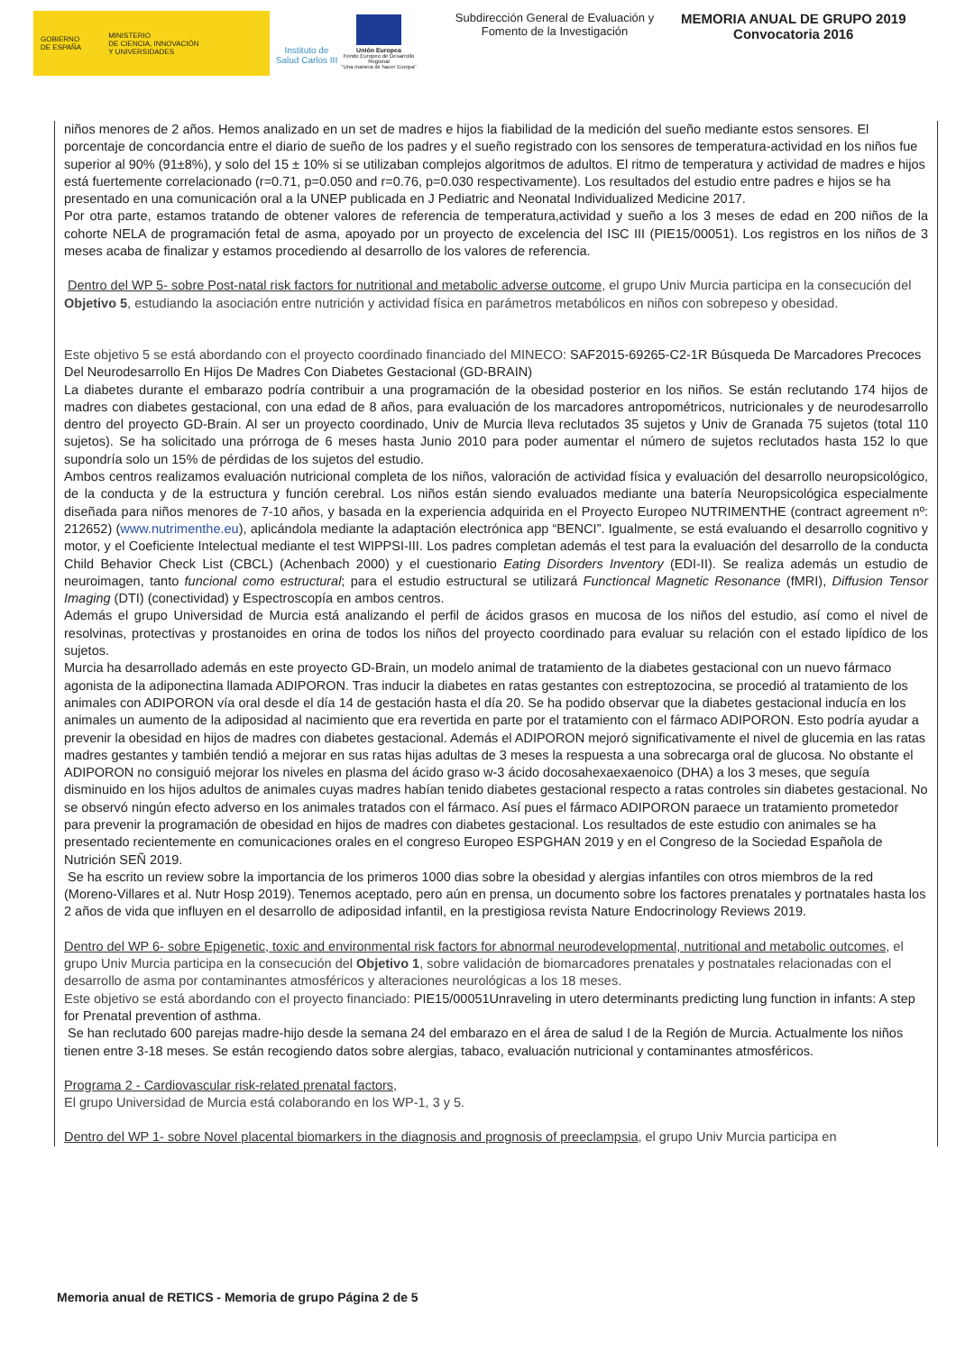GOBIERNO
DE ESPAÑA
MINISTERIO
DE CIENCIA, INNOVACIÓN
Y UNIVERSIDADES
Instituto de Salud Carlos III
Unión Europea
Fondo Europeo de Desarrollo Regional
"Una manera de hacer Europa"
Subdirección General de Evaluación y Fomento de la Investigación
MEMORIA ANUAL DE GRUPO 2019
Convocatoria 2016
niños menores de 2 años. Hemos analizado en un set de madres e hijos la fiabilidad de la medición del sueño mediante estos sensores. El porcentaje de concordancia entre el diario de sueño de los padres y el sueño registrado con los sensores de temperatura-actividad en los niños fue superior al 90% (91±8%), y solo del 15 ± 10% si se utilizaban complejos algoritmos de adultos. El ritmo de temperatura y actividad de madres e hijos está fuertemente correlacionado (r=0.71, p=0.050 and r=0.76, p=0.030 respectivamente). Los resultados del estudio entre padres e hijos se ha presentado en una comunicación oral a la UNEP publicada en J Pediatric and Neonatal Individualized Medicine 2017.
Por otra parte, estamos tratando de obtener valores de referencia de temperatura,actividad y sueño a los 3 meses de edad en 200 niños de la cohorte NELA de programación fetal de asma, apoyado por un proyecto de excelencia del ISC III (PIE15/00051). Los registros en los niños de 3 meses acaba de finalizar y estamos procediendo al desarrollo de los valores de referencia.
Dentro del WP 5- sobre Post-natal risk factors for nutritional and metabolic adverse outcome, el grupo Univ Murcia participa en la consecución del Objetivo 5, estudiando la asociación entre nutrición y actividad física en parámetros metabólicos en niños con sobrepeso y obesidad.
Este objetivo 5 se está abordando con el proyecto coordinado financiado del MINECO: SAF2015-69265-C2-1R Búsqueda De Marcadores Precoces Del Neurodesarrollo En Hijos De Madres Con Diabetes Gestacional (GD-BRAIN)
La diabetes durante el embarazo podría contribuir a una programación de la obesidad posterior en los niños. Se están reclutando 174 hijos de madres con diabetes gestacional, con una edad de 8 años, para evaluación de los marcadores antropométricos, nutricionales y de neurodesarrollo dentro del proyecto GD-Brain. Al ser un proyecto coordinado, Univ de Murcia lleva reclutados 35 sujetos y Univ de Granada 75 sujetos (total 110 sujetos). Se ha solicitado una prórroga de 6 meses hasta Junio 2010 para poder aumentar el número de sujetos reclutados hasta 152 lo que supondría solo un 15% de pérdidas de los sujetos del estudio.
Ambos centros realizamos evaluación nutricional completa de los niños, valoración de actividad física y evaluación del desarrollo neuropsicológico, de la conducta y de la estructura y función cerebral. Los niños están siendo evaluados mediante una batería Neuropsicológica especialmente diseñada para niños menores de 7-10 años, y basada en la experiencia adquirida en el Proyecto Europeo NUTRIMENTHE (contract agreement nº: 212652) (www.nutrimenthe.eu), aplicándola mediante la adaptación electrónica app “BENCI”. Igualmente, se está evaluando el desarrollo cognitivo y motor, y el Coeficiente Intelectual mediante el test WIPPSI-III. Los padres completan además el test para la evaluación del desarrollo de la conducta Child Behavior Check List (CBCL) (Achenbach 2000) y el cuestionario Eating Disorders Inventory (EDI-II). Se realiza además un estudio de neuroimagen, tanto funcional como estructural; para el estudio estructural se utilizará Functioncal Magnetic Resonance (fMRI), Diffusion Tensor Imaging (DTI) (conectividad) y Espectroscopía en ambos centros.
Además el grupo Universidad de Murcia está analizando el perfil de ácidos grasos en mucosa de los niños del estudio, así como el nivel de resolvinas, protectivas y prostanoides en orina de todos los niños del proyecto coordinado para evaluar su relación con el estado lipídico de los sujetos.
Murcia ha desarrollado además en este proyecto GD-Brain, un modelo animal de tratamiento de la diabetes gestacional con un nuevo fármaco agonista de la adiponectina llamada ADIPORON. Tras inducir la diabetes en ratas gestantes con estreptozocina, se procedió al tratamiento de los animales con ADIPORON vía oral desde el día 14 de gestación hasta el día 20. Se ha podido observar que la diabetes gestacional inducía en los animales un aumento de la adiposidad al nacimiento que era revertida en parte por el tratamiento con el fármaco ADIPORON. Esto podría ayudar a prevenir la obesidad en hijos de madres con diabetes gestacional. Además el ADIPORON mejoró significativamente el nivel de glucemia en las ratas madres gestantes y también tendió a mejorar en sus ratas hijas adultas de 3 meses la respuesta a una sobrecarga oral de glucosa. No obstante el ADIPORON no consiguió mejorar los niveles en plasma del ácido graso w-3 ácido docosahexaexaenoico (DHA) a los 3 meses, que seguía disminuido en los hijos adultos de animales cuyas madres habían tenido diabetes gestacional respecto a ratas controles sin diabetes gestacional. No se observó ningún efecto adverso en los animales tratados con el fármaco. Así pues el fármaco ADIPORON paraece un tratamiento prometedor para prevenir la programación de obesidad en hijos de madres con diabetes gestacional. Los resultados de este estudio con animales se ha presentado recientemente en comunicaciones orales en el congreso Europeo ESPGHAN 2019 y en el Congreso de la Sociedad Española de Nutrición SEÑ 2019.
Se ha escrito un review sobre la importancia de los primeros 1000 dias sobre la obesidad y alergias infantiles con otros miembros de la red (Moreno-Villares et al. Nutr Hosp 2019). Tenemos aceptado, pero aún en prensa, un documento sobre los factores prenatales y portnatales hasta los 2 años de vida que influyen en el desarrollo de adiposidad infantil, en la prestigiosa revista Nature Endocrinology Reviews 2019.
Dentro del WP 6- sobre Epigenetic, toxic and environmental risk factors for abnormal neurodevelopmental, nutritional and metabolic outcomes, el grupo Univ Murcia participa en la consecución del Objetivo 1, sobre validación de biomarcadores prenatales y postnatales relacionadas con el desarrollo de asma por contaminantes atmosféricos y alteraciones neurológicas a los 18 meses.
Este objetivo se está abordando con el proyecto financiado: PIE15/00051Unraveling in utero determinants predicting lung function in infants: A step for Prenatal prevention of asthma.
Se han reclutado 600 parejas madre-hijo desde la semana 24 del embarazo en el área de salud I de la Región de Murcia. Actualmente los niños tienen entre 3-18 meses. Se están recogiendo datos sobre alergias, tabaco, evaluación nutricional y contaminantes atmosféricos.
Programa 2 - Cardiovascular risk-related prenatal factors,
El grupo Universidad de Murcia está colaborando en los WP-1, 3 y 5.
Dentro del WP 1- sobre Novel placental biomarkers in the diagnosis and prognosis of preeclampsia, el grupo Univ Murcia participa en
Memoria anual de RETICS - Memoria de grupo Página 2 de 5